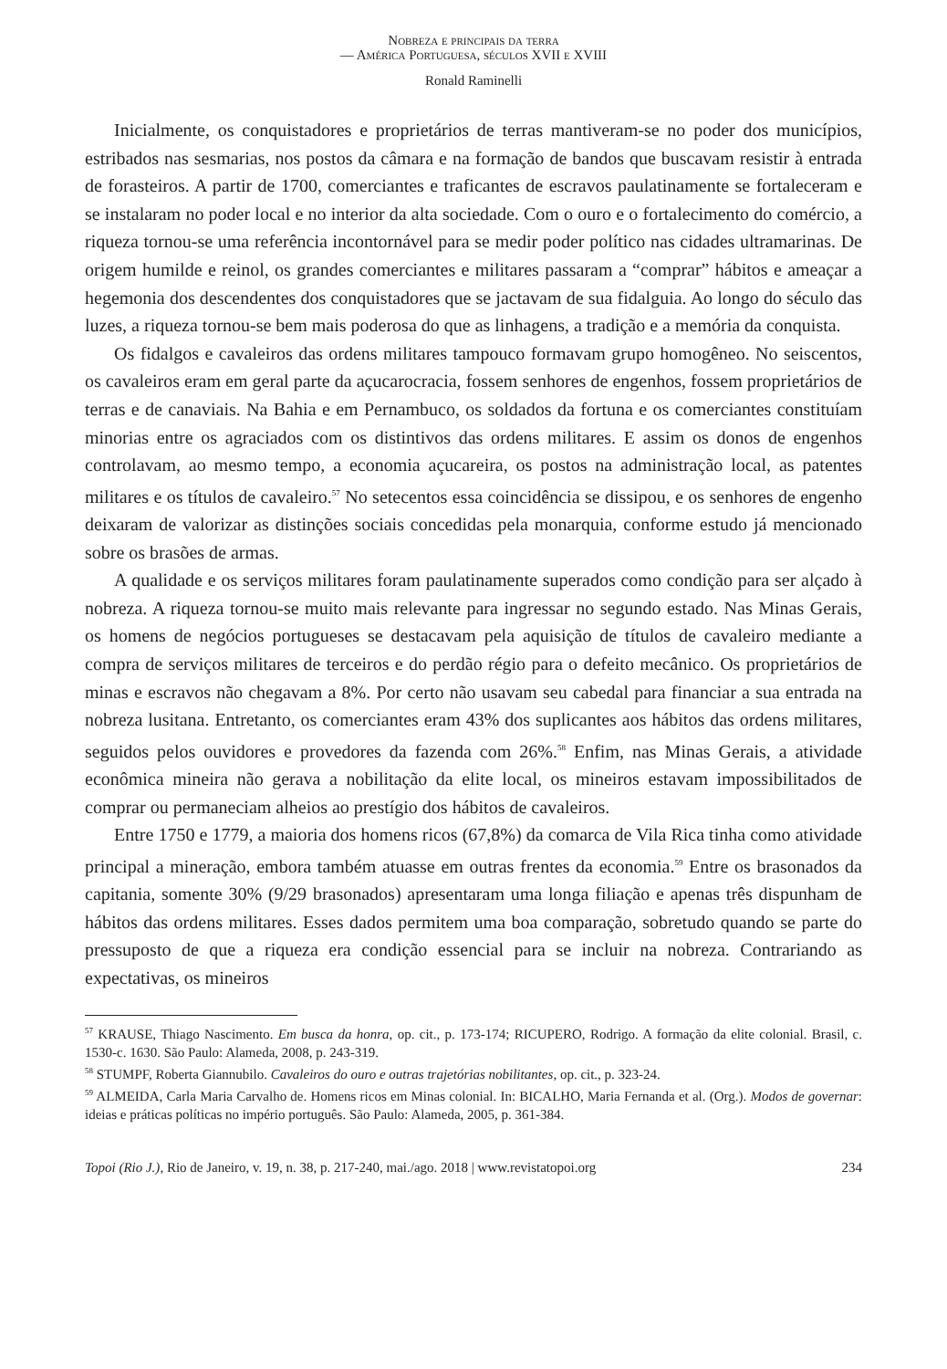Nobreza e principais da terra
— América Portuguesa, séculos XVII e XVIII
Ronald Raminelli
Inicialmente, os conquistadores e proprietários de terras mantiveram-se no poder dos municípios, estribados nas sesmarias, nos postos da câmara e na formação de bandos que buscavam resistir à entrada de forasteiros. A partir de 1700, comerciantes e traficantes de escravos paulatinamente se fortaleceram e se instalaram no poder local e no interior da alta sociedade. Com o ouro e o fortalecimento do comércio, a riqueza tornou-se uma referência incontornável para se medir poder político nas cidades ultramarinas. De origem humilde e reinol, os grandes comerciantes e militares passaram a “comprar” hábitos e ameaçar a hegemonia dos descendentes dos conquistadores que se jactavam de sua fidalguia. Ao longo do século das luzes, a riqueza tornou-se bem mais poderosa do que as linhagens, a tradição e a memória da conquista.
Os fidalgos e cavaleiros das ordens militares tampouco formavam grupo homogêneo. No seiscentos, os cavaleiros eram em geral parte da açucarocracia, fossem senhores de engenhos, fossem proprietários de terras e de canaviais. Na Bahia e em Pernambuco, os soldados da fortuna e os comerciantes constituíam minorias entre os agraciados com os distintivos das ordens militares. E assim os donos de engenhos controlavam, ao mesmo tempo, a economia açucareira, os postos na administração local, as patentes militares e os títulos de cavaleiro.<sup>57</sup> No setecentos essa coincidência se dissipou, e os senhores de engenho deixaram de valorizar as distinções sociais concedidas pela monarquia, conforme estudo já mencionado sobre os brasões de armas.
A qualidade e os serviços militares foram paulatinamente superados como condição para ser alçado à nobreza. A riqueza tornou-se muito mais relevante para ingressar no segundo estado. Nas Minas Gerais, os homens de negócios portugueses se destacavam pela aquisição de títulos de cavaleiro mediante a compra de serviços militares de terceiros e do perdão régio para o defeito mecânico. Os proprietários de minas e escravos não chegavam a 8%. Por certo não usavam seu cabedal para financiar a sua entrada na nobreza lusitana. Entretanto, os comerciantes eram 43% dos suplicantes aos hábitos das ordens militares, seguidos pelos ouvidores e provedores da fazenda com 26%.<sup>58</sup> Enfim, nas Minas Gerais, a atividade econômica mineira não gerava a nobilitação da elite local, os mineiros estavam impossibilitados de comprar ou permaneciam alheios ao prestígio dos hábitos de cavaleiros.
Entre 1750 e 1779, a maioria dos homens ricos (67,8%) da comarca de Vila Rica tinha como atividade principal a mineração, embora também atuasse em outras frentes da economia.<sup>59</sup> Entre os brasonados da capitania, somente 30% (9/29 brasonados) apresentaram uma longa filiação e apenas três dispunham de hábitos das ordens militares. Esses dados permitem uma boa comparação, sobretudo quando se parte do pressuposto de que a riqueza era condição essencial para se incluir na nobreza. Contrariando as expectativas, os mineiros
<sup>57</sup> KRAUSE, Thiago Nascimento. Em busca da honra, op. cit., p. 173-174; RICUPERO, Rodrigo. A formação da elite colonial. Brasil, c. 1530-c. 1630. São Paulo: Alameda, 2008, p. 243-319.
<sup>58</sup> STUMPF, Roberta Giannubilo. Cavaleiros do ouro e outras trajetórias nobilitantes, op. cit., p. 323-24.
<sup>59</sup> ALMEIDA, Carla Maria Carvalho de. Homens ricos em Minas colonial. In: BICALHO, Maria Fernanda et al. (Org.). Modos de governar: ideias e práticas políticas no império português. São Paulo: Alameda, 2005, p. 361-384.
Topoi (Rio J.), Rio de Janeiro, v. 19, n. 38, p. 217-240, mai./ago. 2018 | www.revistatopoi.org 234